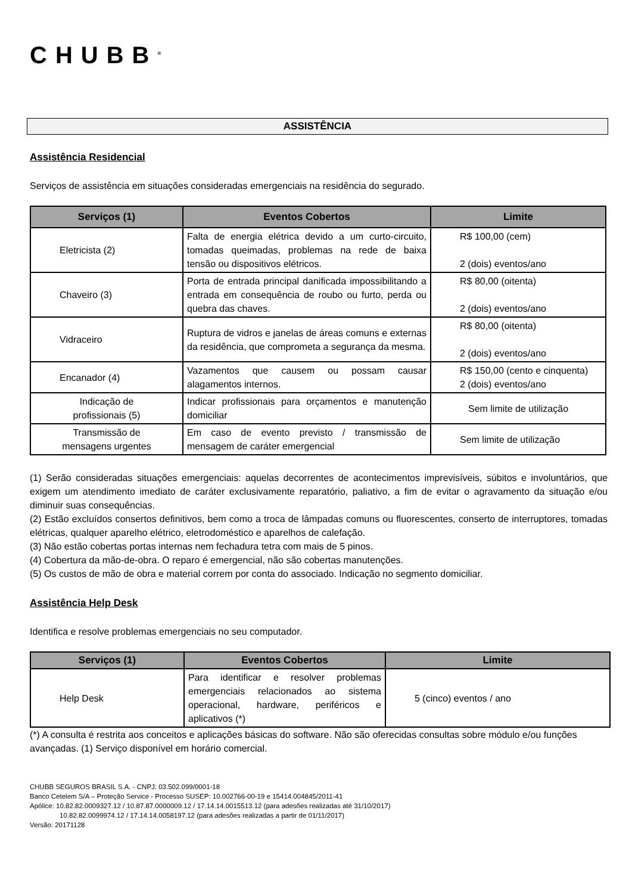CHUBB<sup>®</sup>
ASSISTÊNCIA
Assistência Residencial
Serviços de assistência em situações consideradas emergenciais na residência do segurado.
| Serviços (1) | Eventos Cobertos | Limite |
| --- | --- | --- |
| Eletricista (2) | Falta de energia elétrica devido a um curto-circuito, tomadas queimadas, problemas na rede de baixa tensão ou dispositivos elétricos. | R$ 100,00 (cem) 2 (dois) eventos/ano |
| Chaveiro (3) | Porta de entrada principal danificada impossibilitando a entrada em consequência de roubo ou furto, perda ou quebra das chaves. | R$ 80,00 (oitenta) 2 (dois) eventos/ano |
| Vidraceiro | Ruptura de vidros e janelas de áreas comuns e externas da residência, que comprometa a segurança da mesma. | R$ 80,00 (oitenta) 2 (dois) eventos/ano |
| Encanador (4) | Vazamentos que causem ou possam causar alagamentos internos. | R$ 150,00 (cento e cinquenta) 2 (dois) eventos/ano |
| Indicação de profissionais (5) | Indicar profissionais para orçamentos e manutenção domiciliar | Sem limite de utilização |
| Transmissão de mensagens urgentes | Em caso de evento previsto / transmissão de mensagem de caráter emergencial | Sem limite de utilização |
(1) Serão consideradas situações emergenciais: aquelas decorrentes de acontecimentos imprevisíveis, súbitos e involuntários, que exigem um atendimento imediato de caráter exclusivamente reparatório, paliativo, a fim de evitar o agravamento da situação e/ou diminuir suas consequências.
(2) Estão excluídos consertos definitivos, bem como a troca de lâmpadas comuns ou fluorescentes, conserto de interruptores, tomadas elétricas, qualquer aparelho elétrico, eletrodoméstico e aparelhos de calefação.
(3) Não estão cobertas portas internas nem fechadura tetra com mais de 5 pinos.
(4) Cobertura da mão-de-obra. O reparo é emergencial, não são cobertas manutenções.
(5) Os custos de mão de obra e material correm por conta do associado. Indicação no segmento domiciliar.
Assistência Help Desk
Identifica e resolve problemas emergenciais no seu computador.
| Serviços (1) | Eventos Cobertos | Limite |
| --- | --- | --- |
| Help Desk | Para identificar e resolver problemas emergenciais relacionados ao sistema operacional, hardware, periféricos e aplicativos (*) | 5 (cinco) eventos / ano |
(*) A consulta é restrita aos conceitos e aplicações básicas do software. Não são oferecidas consultas sobre módulo e/ou funções avançadas. (1) Serviço disponível em horário comercial.
CHUBB SEGUROS BRASIL S.A. - CNPJ: 03.502.099/0001-18
Banco Cetelem S/A – Proteção Service - Processo SUSEP: 10.002766-00-19 e 15414.004845/2011-41
Apólice: 10.82.82.0009327.12 / 10.87.87.0000009.12 / 17.14.14.0015513.12 (para adesões realizadas até 31/10/2017)
10.82.82.0099974.12 / 17.14.14.0058197.12 (para adesões realizadas a partir de 01/11/2017)
Versão: 20171128